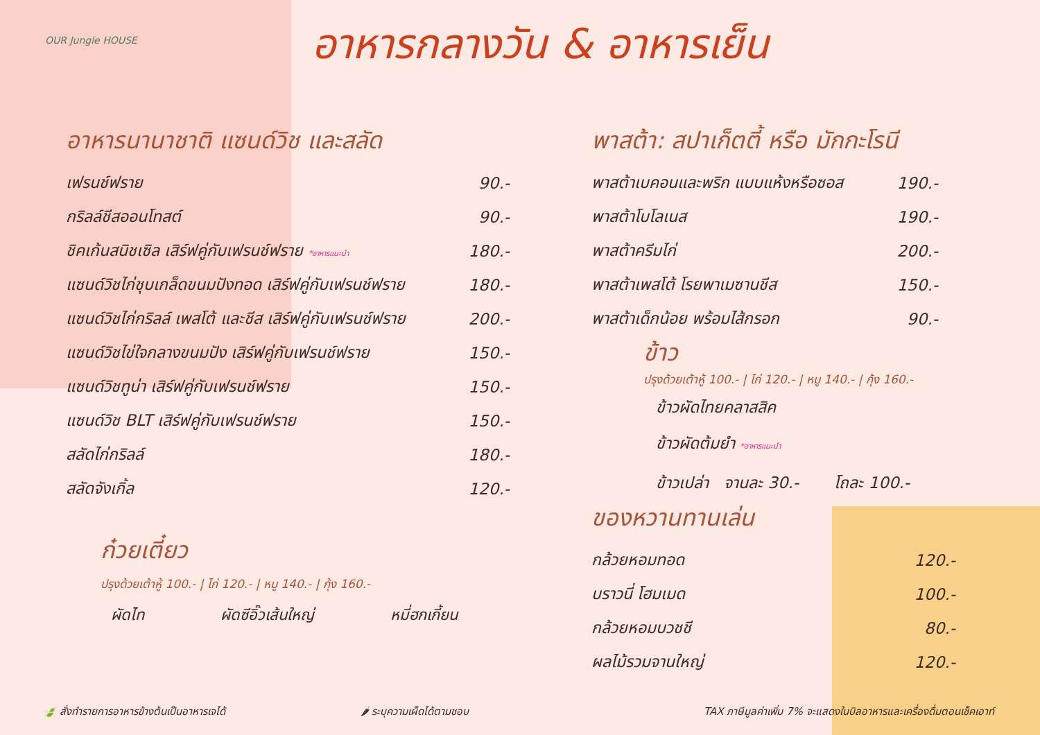OUR Jungle HOUSE อาหารกลางวัน & อาหารเย็น
อาหารนานาชาติ แซนด์วิช และสลัด
| เฟรนช์ฟราย | 90.- |
| กริลล์ชีสออนโทสต์ | 90.- |
| ชิคเก้นสนิชเซิล เสิร์ฟคู่กับเฟรนช์ฟราย *อาหารแนะนำ | 180.- |
| แซนด์วิชไก่ชุบเกล็ดขนมปังทอด เสิร์ฟคู่กับเฟรนช์ฟราย | 180.- |
| แซนด์วิชไก่กริลล์ เพสโต้ และชีส เสิร์ฟคู่กับเฟรนช์ฟราย | 200.- |
| แซนด์วิชไข่ใจกลางขนมปัง เสิร์ฟคู่กับเฟรนช์ฟราย | 150.- |
| แซนด์วิชทูน่า เสิร์ฟคู่กับเฟรนช์ฟราย | 150.- |
| แซนด์วิช BLT เสิร์ฟคู่กับเฟรนช์ฟราย | 150.- |
| สลัดไก่กริลล์ | 180.- |
| สลัดจังเกิ้ล | 120.- |
ก๋วยเตี๋ยว
ปรุงด้วยเต้าหู้ 100.- | ไก่ 120.- | หมู 140.- | กุ้ง 160.-
ผัดไท ผัดซีอิ๊วเส้นใหญ่ หมี่ฮกเกี้ยน
พาสต้า: สปาเก็ตตี้ หรือ มักกะโรนี
| พาสต้าเบคอนและพริก แบบแห้งหรือซอส | 190.- |
| พาสต้าโบโลเนส | 190.- |
| พาสต้าครีมไก่ | 200.- |
| พาสต้าเพสโต้ โรยพาเมซานชีส | 150.- |
| พาสต้าเด็กน้อย พร้อมไส้กรอก | 90.- |
ข้าว
ปรุงด้วยเต้าหู้ 100.- | ไก่ 120.- | หมู 140.- | กุ้ง 160.-
ข้าวผัดไทยคลาสสิค
ข้าวผัดต้มยำ *อาหารแนะนำ
ข้าวเปล่า จานละ 30.- โถละ 100.-
ของหวานทานเล่น
| กล้วยหอมทอด | 120.- |
| บราวนี่ โฮมเมด | 100.- |
| กล้วยหอมบวชชี | 80.- |
| ผลไม้รวมจานใหญ่ | 120.- |
🍃 สั่งทำรายการอาหารข้างต้นเป็นอาหารเจได้
🌶 ระบุความเผ็ดได้ตามชอบ
TAX ภาษีมูลค่าเพิ่ม 7% จะแสดงในบิลอาหารและเครื่องดื่มตอนเช็คเอาท์